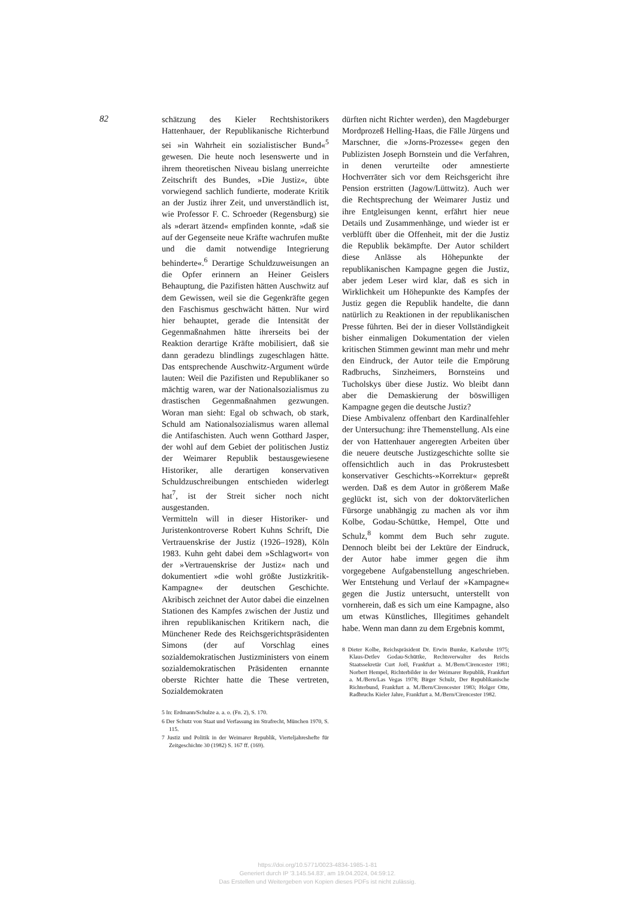82
schätzung des Kieler Rechtshistorikers Hattenhauer, der Republikanische Richterbund sei »in Wahrheit ein sozialistischer Bund«<sup>5</sup> gewesen. Die heute noch lesenswerte und in ihrem theoretischen Niveau bislang unerreichte Zeitschrift des Bundes, »Die Justiz«, übte vorwiegend sachlich fundierte, moderate Kritik an der Justiz ihrer Zeit, und unverständlich ist, wie Professor F. C. Schroeder (Regensburg) sie als »derart ätzend« empfinden konnte, »daß sie auf der Gegenseite neue Kräfte wachrufen mußte und die damit notwendige Integrierung behinderte«.<sup>6</sup> Derartige Schuldzuweisungen an die Opfer erinnern an Heiner Geislers Behauptung, die Pazifisten hätten Auschwitz auf dem Gewissen, weil sie die Gegenkräfte gegen den Faschismus geschwächt hätten. Nur wird hier behauptet, gerade die Intensität der Gegenmaßnahmen hätte ihrerseits bei der Reaktion derartige Kräfte mobilisiert, daß sie dann geradezu blindlings zugeschlagen hätte. Das entsprechende Auschwitz-Argument würde lauten: Weil die Pazifisten und Republikaner so mächtig waren, war der Nationalsozialismus zu drastischen Gegenmaßnahmen gezwungen. Woran man sieht: Egal ob schwach, ob stark, Schuld am Nationalsozialismus waren allemal die Antifaschisten. Auch wenn Gotthard Jasper, der wohl auf dem Gebiet der politischen Justiz der Weimarer Republik bestausgewiesene Historiker, alle derartigen konservativen Schuldzuschreibungen entschieden widerlegt hat<sup>7</sup>, ist der Streit sicher noch nicht ausgestanden.
Vermitteln will in dieser Historiker- und Juristenkontroverse Robert Kuhns Schrift, Die Vertrauenskrise der Justiz (1926–1928), Köln 1983. Kuhn geht dabei dem »Schlagwort« von der »Vertrauenskrise der Justiz« nach und dokumentiert »die wohl größte Justizkritik-Kampagne« der deutschen Geschichte. Akribisch zeichnet der Autor dabei die einzelnen Stationen des Kampfes zwischen der Justiz und ihren republikanischen Kritikern nach, die Münchener Rede des Reichsgerichtspräsidenten Simons (der auf Vorschlag eines sozialdemokratischen Justizministers von einem sozialdemokratischen Präsidenten ernannte oberste Richter hatte die These vertreten, Sozialdemokraten
5 In: Erdmann/Schulze a. a. o. (Fn. 2), S. 170.
6 Der Schutz von Staat und Verfassung im Strafrecht, München 1970, S. 115.
7 Justiz und Politik in der Weimarer Republik, Vierteljahreshefte für Zeitgeschichte 30 (1982) S. 167 ff. (169).
dürften nicht Richter werden), den Magdeburger Mordprozeß Helling-Haas, die Fälle Jürgens und Marschner, die »Jorns-Prozesse« gegen den Publizisten Joseph Bornstein und die Verfahren, in denen verurteilte oder amnestierte Hochverräter sich vor dem Reichsgericht ihre Pension erstritten (Jagow/Lüttwitz). Auch wer die Rechtsprechung der Weimarer Justiz und ihre Entgleisungen kennt, erfährt hier neue Details und Zusammenhänge, und wieder ist er verblüfft über die Offenheit, mit der die Justiz die Republik bekämpfte. Der Autor schildert diese Anlässe als Höhepunkte der republikanischen Kampagne gegen die Justiz, aber jedem Leser wird klar, daß es sich in Wirklichkeit um Höhepunkte des Kampfes der Justiz gegen die Republik handelte, die dann natürlich zu Reaktionen in der republikanischen Presse führten. Bei der in dieser Vollständigkeit bisher einmaligen Dokumentation der vielen kritischen Stimmen gewinnt man mehr und mehr den Eindruck, der Autor teile die Empörung Radbruchs, Sinzheimers, Bornsteins und Tucholskys über diese Justiz. Wo bleibt dann aber die Demaskierung der böswilligen Kampagne gegen die deutsche Justiz?
Diese Ambivalenz offenbart den Kardinalfehler der Untersuchung: ihre Themenstellung. Als eine der von Hattenhauer angeregten Arbeiten über die neuere deutsche Justizgeschichte sollte sie offensichtlich auch in das Prokrustesbett konservativer Geschichts-»Korrektur« gepreßt werden. Daß es dem Autor in größerem Maße geglückt ist, sich von der doktorväterlichen Fürsorge unabhängig zu machen als vor ihm Kolbe, Godau-Schüttke, Hempel, Otte und Schulz,<sup>8</sup> kommt dem Buch sehr zugute. Dennoch bleibt bei der Lektüre der Eindruck, der Autor habe immer gegen die ihm vorgegebene Aufgabenstellung angeschrieben. Wer Entstehung und Verlauf der »Kampagne« gegen die Justiz untersucht, unterstellt von vornherein, daß es sich um eine Kampagne, also um etwas Künstliches, Illegitimes gehandelt habe. Wenn man dann zu dem Ergebnis kommt,
8 Dieter Kolbe, Reichspräsident Dr. Erwin Bumke, Karlsruhe 1975; Klaus-Detlev Godau-Schüttke, Rechtsverwalter des Reichs Staatssekretär Curt Joël, Frankfurt a. M./Bern/Cirencester 1981; Norbert Hempel, Richterbilder in der Weimarer Republik, Frankfurt a. M./Bern/Las Vegas 1978; Birger Schulz, Der Republikanische Richterbund, Frankfurt a. M./Bern/Cirencester 1983; Holger Otte, Radbruchs Kieler Jahre, Frankfurt a. M./Bern/Cirencester 1982.
https://doi.org/10.5771/0023-4834-1985-1-81
Generiert durch IP '3.145.54.83', am 19.04.2024, 04:59:12.
Das Erstellen und Weitergeben von Kopien dieses PDFs ist nicht zulässig.